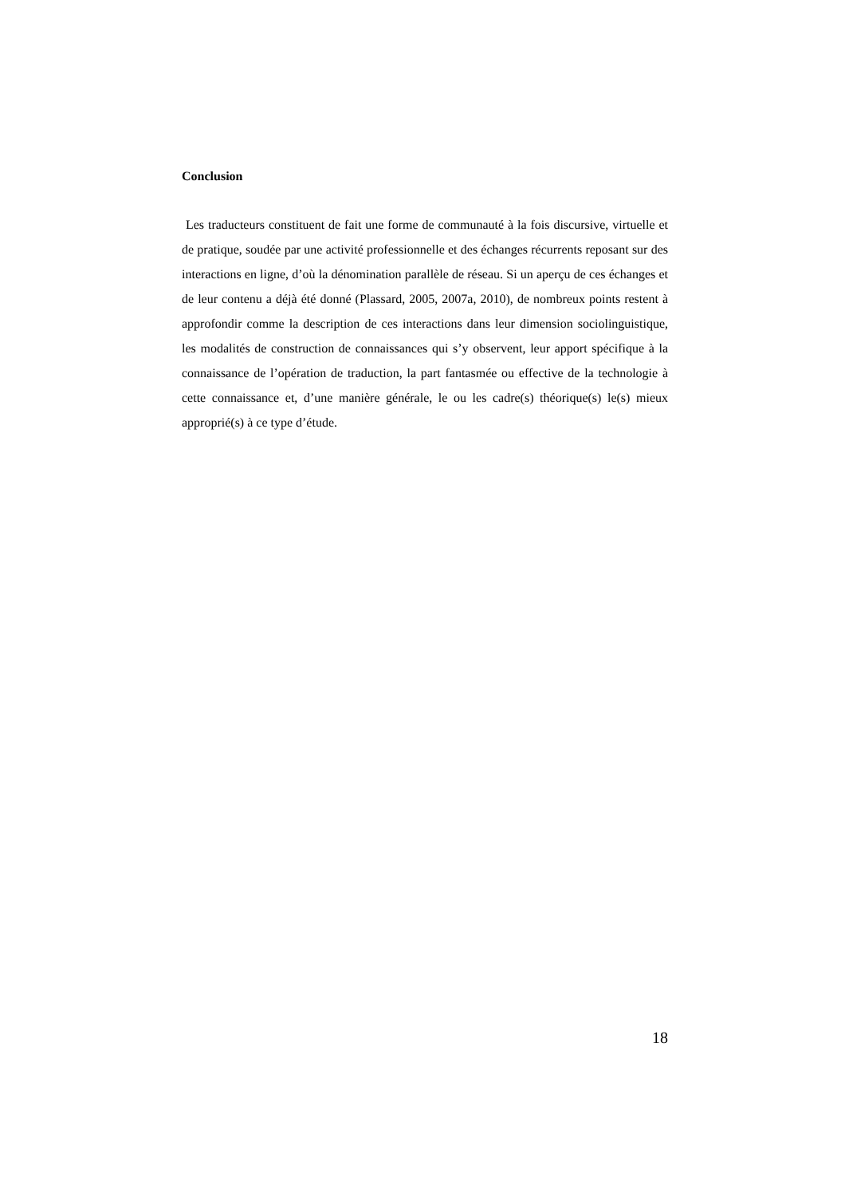Conclusion
Les traducteurs constituent de fait une forme de communauté à la fois discursive, virtuelle et de pratique, soudée par une activité professionnelle et des échanges récurrents reposant sur des interactions en ligne, d’où la dénomination parallèle de réseau. Si un aperçu de ces échanges et de leur contenu a déjà été donné (Plassard, 2005, 2007a, 2010), de nombreux points restent à approfondir comme la description de ces interactions dans leur dimension sociolinguistique, les modalités de construction de connaissances qui s’y observent, leur apport spécifique à la connaissance de l’opération de traduction, la part fantasmée ou effective de la technologie à cette connaissance et, d’une manière générale, le ou les cadre(s) théorique(s) le(s) mieux approprié(s) à ce type d’étude.
18